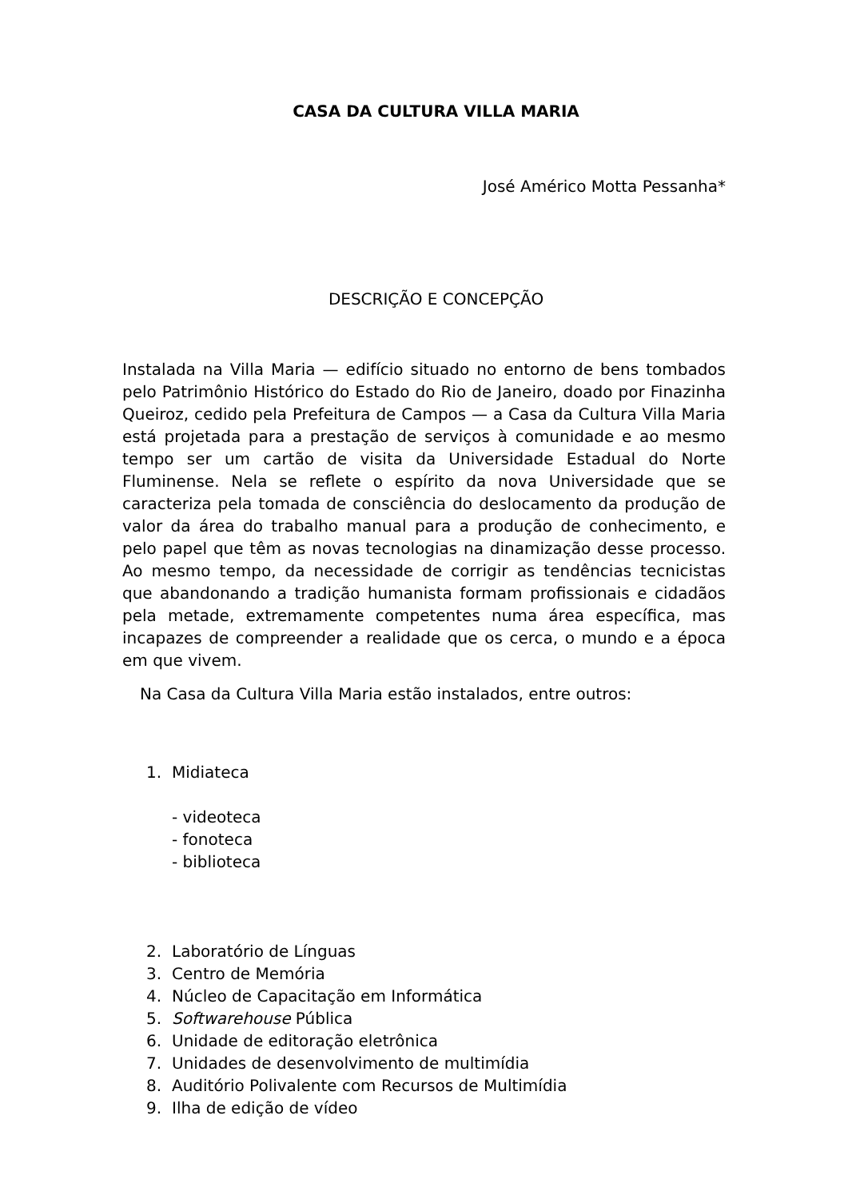CASA DA CULTURA VILLA MARIA
José Américo Motta Pessanha*
DESCRIÇÃO E CONCEPÇÃO
Instalada na Villa Maria — edifício situado no entorno de bens tombados pelo Patrimônio Histórico do Estado do Rio de Janeiro, doado por Finazinha Queiroz, cedido pela Prefeitura de Campos — a Casa da Cultura Villa Maria está projetada para a prestação de serviços à comunidade e ao mesmo tempo ser um cartão de visita da Universidade Estadual do Norte Fluminense. Nela se reflete o espírito da nova Universidade que se caracteriza pela tomada de consciência do deslocamento da produção de valor da área do trabalho manual para a produção de conhecimento, e pelo papel que têm as novas tecnologias na dinamização desse processo. Ao mesmo tempo, da necessidade de corrigir as tendências tecnicistas que abandonando a tradição humanista formam profissionais e cidadãos pela metade, extremamente competentes numa área específica, mas incapazes de compreender a realidade que os cerca, o mundo e a época em que vivem.
Na Casa da Cultura Villa Maria estão instalados, entre outros:
1. Midiateca
- videoteca
- fonoteca
- biblioteca
2. Laboratório de Línguas
3. Centro de Memória
4. Núcleo de Capacitação em Informática
5. Softwarehouse Pública
6. Unidade de editoração eletrônica
7. Unidades de desenvolvimento de multimídia
8. Auditório Polivalente com Recursos de Multimídia
9. Ilha de edição de vídeo